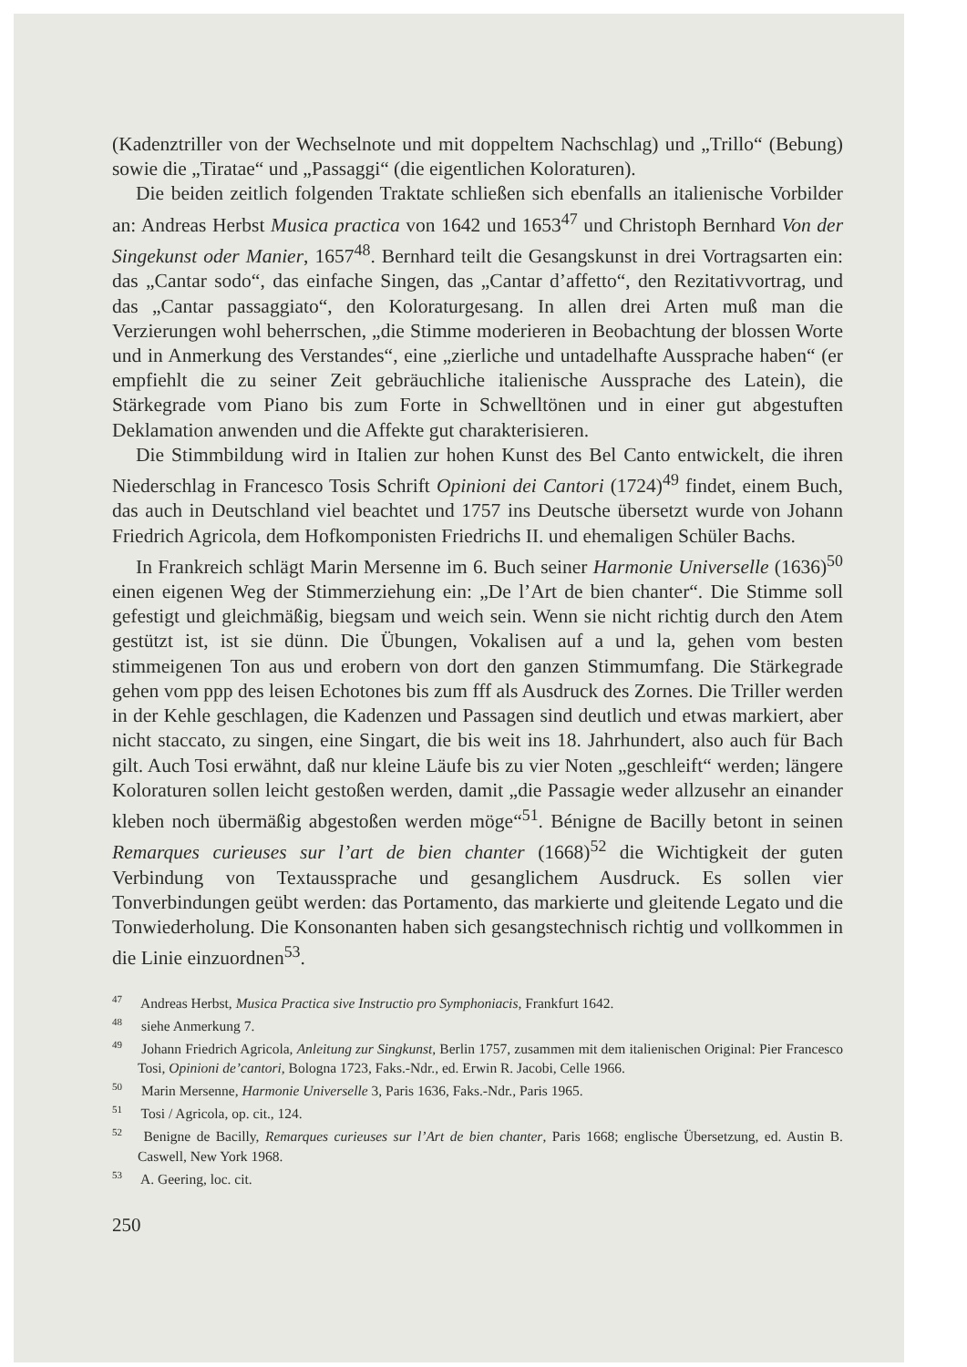(Kadenztriller von der Wechselnote und mit doppeltem Nachschlag) und „Trillo“ (Bebung) sowie die „Tiratae“ und „Passaggi“ (die eigentlichen Koloraturen).
Die beiden zeitlich folgenden Traktate schließen sich ebenfalls an italienische Vorbilder an: Andreas Herbst Musica practica von 1642 und 1653<sup>47</sup> und Christoph Bernhard Von der Singekunst oder Manier, 1657<sup>48</sup>. Bernhard teilt die Gesangskunst in drei Vortragsarten ein: das „Cantar sodo“, das einfache Singen, das „Cantar d’affetto“, den Rezitativvortrag, und das „Cantar passaggiato“, den Koloraturgesang. In allen drei Arten muß man die Verzierungen wohl beherrschen, „die Stimme moderieren in Beobachtung der blossen Worte und in Anmerkung des Verstandes“, eine „zierliche und untadelhafte Aussprache haben“ (er empfiehlt die zu seiner Zeit gebräuchliche italienische Aussprache des Latein), die Stärkegrade vom Piano bis zum Forte in Schwelltönen und in einer gut abgestuften Deklamation anwenden und die Affekte gut charakterisieren.
Die Stimmbildung wird in Italien zur hohen Kunst des Bel Canto entwickelt, die ihren Niederschlag in Francesco Tosis Schrift Opinioni dei Cantori (1724)<sup>49</sup> findet, einem Buch, das auch in Deutschland viel beachtet und 1757 ins Deutsche übersetzt wurde von Johann Friedrich Agricola, dem Hofkomponisten Friedrichs II. und ehemaligen Schüler Bachs.
In Frankreich schlägt Marin Mersenne im 6. Buch seiner Harmonie Universelle (1636)<sup>50</sup> einen eigenen Weg der Stimmerziehung ein: „De l’Art de bien chanter“. Die Stimme soll gefestigt und gleichmäßig, biegsam und weich sein. Wenn sie nicht richtig durch den Atem gestützt ist, ist sie dünn. Die Übungen, Vokalisen auf a und la, gehen vom besten stimmeigenen Ton aus und erobern von dort den ganzen Stimmumfang. Die Stärkegrade gehen vom ppp des leisen Echotones bis zum fff als Ausdruck des Zornes. Die Triller werden in der Kehle geschlagen, die Kadenzen und Passagen sind deutlich und etwas markiert, aber nicht staccato, zu singen, eine Singart, die bis weit ins 18. Jahrhundert, also auch für Bach gilt. Auch Tosi erwähnt, daß nur kleine Läufe bis zu vier Noten „geschleift“ werden; längere Koloraturen sollen leicht gestoßen werden, damit „die Passagie weder allzusehr an einander kleben noch übermäßig abgestoßen werden möge“<sup>51</sup>. Bénigne de Bacilly betont in seinen Remarques curieuses sur l’art de bien chanter (1668)<sup>52</sup> die Wichtigkeit der guten Verbindung von Textaussprache und gesanglichem Ausdruck. Es sollen vier Tonverbindungen geübt werden: das Portamento, das markierte und gleitende Legato und die Tonwiederholung. Die Konsonanten haben sich gesangstechnisch richtig und vollkommen in die Linie einzuordnen<sup>53</sup>.
<sup>47</sup> Andreas Herbst, Musica Practica sive Instructio pro Symphoniacis, Frankfurt 1642.
<sup>48</sup> siehe Anmerkung 7.
<sup>49</sup> Johann Friedrich Agricola, Anleitung zur Singkunst, Berlin 1757, zusammen mit dem italienischen Original: Pier Francesco Tosi, Opinioni de’cantori, Bologna 1723, Faks.-Ndr., ed. Erwin R. Jacobi, Celle 1966.
<sup>50</sup> Marin Mersenne, Harmonie Universelle 3, Paris 1636, Faks.-Ndr., Paris 1965.
<sup>51</sup> Tosi / Agricola, op. cit., 124.
<sup>52</sup> Benigne de Bacilly, Remarques curieuses sur l’Art de bien chanter, Paris 1668; englische Übersetzung, ed. Austin B. Caswell, New York 1968.
<sup>53</sup> A. Geering, loc. cit.
250